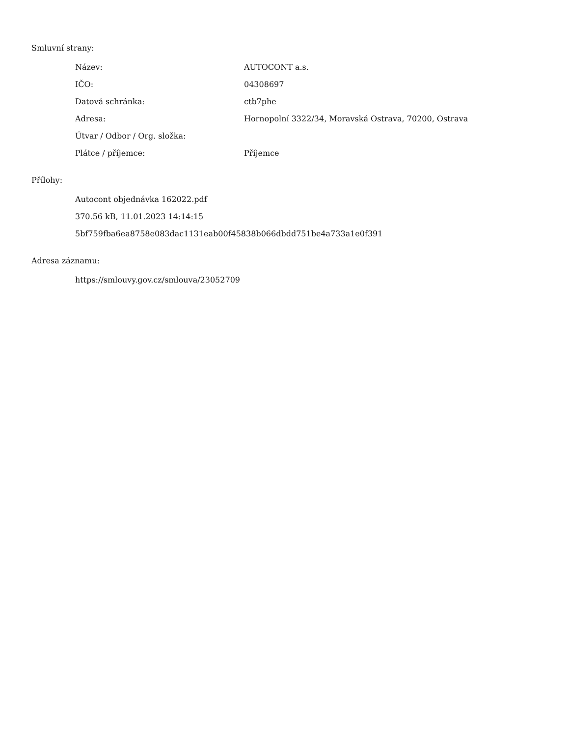Smluvní strany:
| Název: | AUTOCONT a.s. |
| IČO: | 04308697 |
| Datová schránka: | ctb7phe |
| Adresa: | Hornopolní 3322/34, Moravská Ostrava, 70200, Ostrava |
| Útvar / Odbor / Org. složka: | |
| Plátce / příjemce: | Příjemce |
Přílohy:
Autocont objednávka 162022.pdf
370.56 kB, 11.01.2023 14:14:15
5bf759fba6ea8758e083dac1131eab00f45838b066dbdd751be4a733a1e0f391
Adresa záznamu:
https://smlouvy.gov.cz/smlouva/23052709